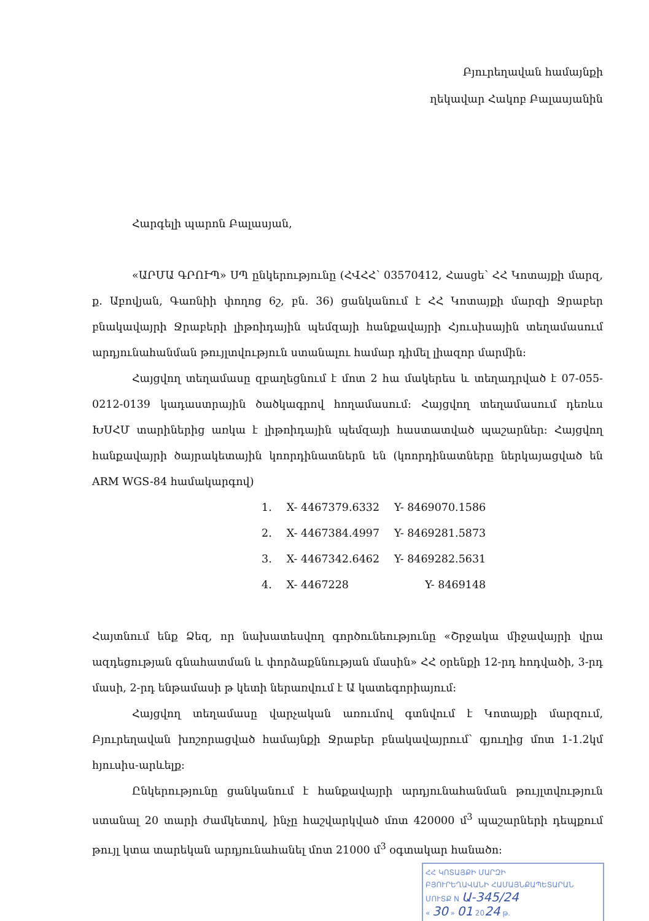Բյուրեղավան համայնքի
ղեկավար Հակոբ Բալասյանին
Հարգելի պարոն Բալասյան,
«ԱՐՄԱ ԳՐՈՒՊ» ՍՊ ընկերությունը (ՀՎՀՀ՝ 03570412, Հասցե՝ ՀՀ Կոտայքի մարզ, ք. Աբովյան, Գառնիի փողոց 6շ, բն. 36) ցանկանում է ՀՀ Կոտայքի մարզի Ջրաբեր բնակավայրի Ջրաբերի լիթոիդային պեմզայի հանքավայրի Հյուսիսային տեղամասում արդյունահանման թույլտվություն ստանալու համար դիմել լիազոր մարմին:
Հայցվող տեղամասը զբաղեցնում է մոտ 2 հա մակերես և տեղադրված է 07-055-0212-0139 կադաստրային ծածկագրով հողամասում: Հայցվող տեղամասում դեռևս ԽՍՀՄ տարիներից առկա է լիթոիդային պեմզայի հաստատված պաշարներ: Հայցվող հանքավայրի ծայրակետային կոորդինատներն են (կոորդինատները ներկայացված են ARM WGS-84 համակարգով)
| 1. | X- 4467379.6332 | Y- 8469070.1586 |
| 2. | X- 4467384.4997 | Y- 8469281.5873 |
| 3. | X- 4467342.6462 | Y- 8469282.5631 |
| 4. | X- 4467228 | Y- 8469148 |
Հայտնում ենք Ձեզ, որ նախատեսվող գործունեությունը «Շրջակա միջավայրի վրա ազդեցության գնահատման և փորձաքննության մասին» ՀՀ օրենքի 12-րդ հոդվածի, 3-րդ մասի, 2-րդ ենթամասի թ կետի ներառվում է Ա կատեգորիայում:
Հայցվող տեղամասը վարչական առումով գտնվում է Կոտայքի մարզում, Բյուրեղավան խոշորացված համայնքի Ջրաբեր բնակավայրում՝ գյուղից մոտ 1-1.2կմ հյուսիս-արևելք:
Ընկերությունը ցանկանում է հանքավայրի արդյունահանման թույլտվություն ստանալ 20 տարի ժամկետով, ինչը հաշվարկված մոտ 420000 մ<sup>3</sup> պաշարների դեպքում թույլ կտա տարեկան արդյունահանել մոտ 21000 մ<sup>3</sup> օգտակար հանածո:
ՀՀ ԿՈՏԱՅՔԻ ՄԱՐԶԻ
ԲՅՈՒՐԵՂԱՎԱՆԻ ՀԱՄԱՅՆՔԱՊԵՏԱՐԱՆ
ՄՈՒՏՔ N Ա-345/24
« 30 » 01 2024 թ.